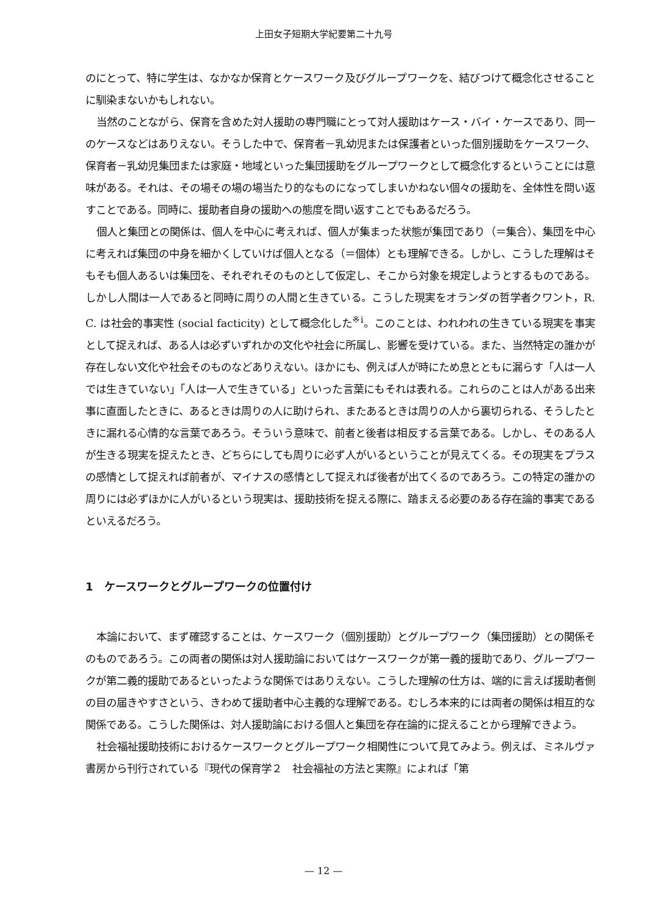上田女子短期大学紀要第二十九号
のにとって、特に学生は、なかなか保育とケースワーク及びグループワークを、結びつけて概念化させることに馴染まないかもしれない。
当然のことながら、保育を含めた対人援助の専門職にとって対人援助はケース・バイ・ケースであり、同一のケースなどはありえない。そうした中で、保育者－乳幼児または保護者といった個別援助をケースワーク、保育者－乳幼児集団または家庭・地域といった集団援助をグループワークとして概念化するということには意味がある。それは、その場その場の場当たり的なものになってしまいかねない個々の援助を、全体性を問い返すことである。同時に、援助者自身の援助への態度を問い返すことでもあるだろう。
個人と集団との関係は、個人を中心に考えれば、個人が集まった状態が集団であり（＝集合）、集団を中心に考えれば集団の中身を細かくしていけば個人となる（＝個体）とも理解できる。しかし、こうした理解はそもそも個人あるいは集団を、それぞれそのものとして仮定し、そこから対象を規定しようとするものである。しかし人間は一人であると同時に周りの人間と生きている。こうした現実をオランダの哲学者クワント，R. C. は社会的事実性 (social facticity) として概念化した<sup>※i</sup>。このことは、われわれの生きている現実を事実として捉えれば、ある人は必ずいずれかの文化や社会に所属し、影響を受けている。また、当然特定の誰かが存在しない文化や社会そのものなどありえない。ほかにも、例えば人が時にため息とともに漏らす「人は一人では生きていない」「人は一人で生きている」といった言葉にもそれは表れる。これらのことは人がある出来事に直面したときに、あるときは周りの人に助けられ、またあるときは周りの人から裏切られる、そうしたときに漏れる心情的な言葉であろう。そういう意味で、前者と後者は相反する言葉である。しかし、そのある人が生きる現実を捉えたとき、どちらにしても周りに必ず人がいるということが見えてくる。その現実をプラスの感情として捉えれば前者が、マイナスの感情として捉えれば後者が出てくるのであろう。この特定の誰かの周りには必ずほかに人がいるという現実は、援助技術を捉える際に、踏まえる必要のある存在論的事実であるといえるだろう。
1　ケースワークとグループワークの位置付け
本論において、まず確認することは、ケースワーク（個別援助）とグループワーク（集団援助）との関係そのものであろう。この両者の関係は対人援助論においてはケースワークが第一義的援助であり、グループワークが第二義的援助であるといったような関係ではありえない。こうした理解の仕方は、端的に言えば援助者側の目の届きやすさという、きわめて援助者中心主義的な理解である。むしろ本来的には両者の関係は相互的な関係である。こうした関係は、対人援助論における個人と集団を存在論的に捉えることから理解できよう。
社会福祉援助技術におけるケースワークとグループワーク相関性について見てみよう。例えば、ミネルヴァ書房から刊行されている『現代の保育学２　社会福祉の方法と実際』によれば「第
— 12 —